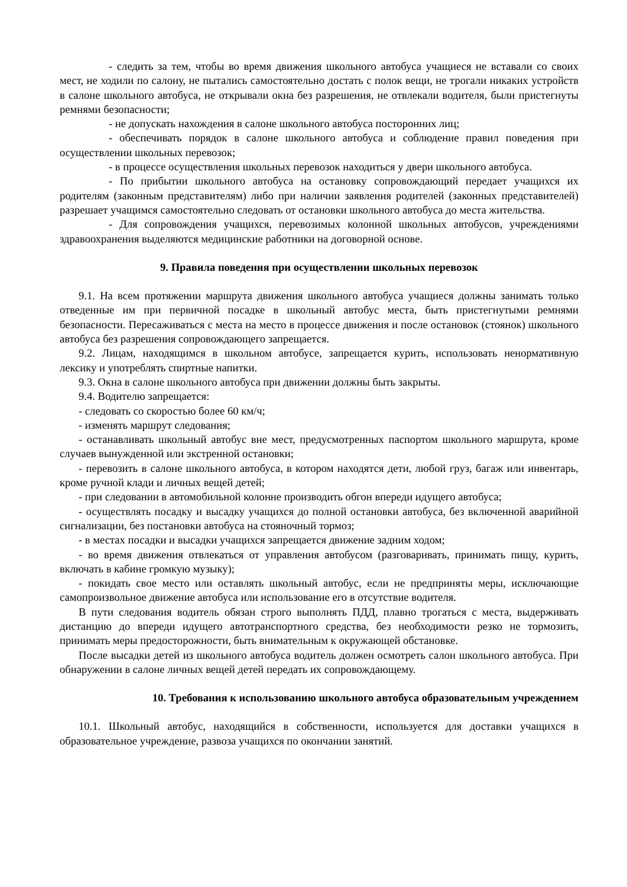- следить за тем, чтобы во время движения школьного автобуса учащиеся не вставали со своих мест, не ходили по салону, не пытались самостоятельно достать с полок вещи, не трогали никаких устройств в салоне школьного автобуса, не открывали окна без разрешения, не отвлекали водителя, были пристегнуты ремнями безопасности;
- не допускать нахождения в салоне школьного автобуса посторонних лиц;
- обеспечивать порядок в салоне школьного автобуса и соблюдение правил поведения при осуществлении школьных перевозок;
- в процессе осуществления школьных перевозок находиться у двери школьного автобуса.
- По прибытии школьного автобуса на остановку сопровождающий передает учащихся их родителям (законным представителям) либо при наличии заявления родителей (законных представителей) разрешает учащимся самостоятельно следовать от остановки школьного автобуса до места жительства.
- Для сопровождения учащихся, перевозимых колонной школьных автобусов, учреждениями здравоохранения выделяются медицинские работники на договорной основе.
9. Правила поведения при осуществлении школьных перевозок
9.1. На всем протяжении маршрута движения школьного автобуса учащиеся должны занимать только отведенные им при первичной посадке в школьный автобус места, быть пристегнутыми ремнями безопасности. Пересаживаться с места на место в процессе движения и после остановок (стоянок) школьного автобуса без разрешения сопровождающего запрещается.
9.2. Лицам, находящимся в школьном автобусе, запрещается курить, использовать ненормативную лексику и употреблять спиртные напитки.
9.3. Окна в салоне школьного автобуса при движении должны быть закрыты.
9.4. Водителю запрещается:
- следовать со скоростью более 60 км/ч;
- изменять маршрут следования;
- останавливать школьный автобус вне мест, предусмотренных паспортом школьного маршрута, кроме случаев вынужденной или экстренной остановки;
- перевозить в салоне школьного автобуса, в котором находятся дети, любой груз, багаж или инвентарь, кроме ручной клади и личных вещей детей;
- при следовании в автомобильной колонне производить обгон впереди идущего автобуса;
- осуществлять посадку и высадку учащихся до полной остановки автобуса, без включенной аварийной сигнализации, без постановки автобуса на стояночный тормоз;
- в местах посадки и высадки учащихся запрещается движение задним ходом;
- во время движения отвлекаться от управления автобусом (разговаривать, принимать пищу, курить, включать в кабине громкую музыку);
- покидать свое место или оставлять школьный автобус, если не предприняты меры, исключающие самопроизвольное движение автобуса или использование его в отсутствие водителя.
В пути следования водитель обязан строго выполнять ПДД, плавно трогаться с места, выдерживать дистанцию до впереди идущего автотранспортного средства, без необходимости резко не тормозить, принимать меры предосторожности, быть внимательным к окружающей обстановке.
После высадки детей из школьного автобуса водитель должен осмотреть салон школьного автобуса. При обнаружении в салоне личных вещей детей передать их сопровождающему.
10. Требования к использованию школьного автобуса образовательным учреждением
10.1. Школьный автобус, находящийся в собственности, используется для доставки учащихся в образовательное учреждение, развоза учащихся по окончании занятий.